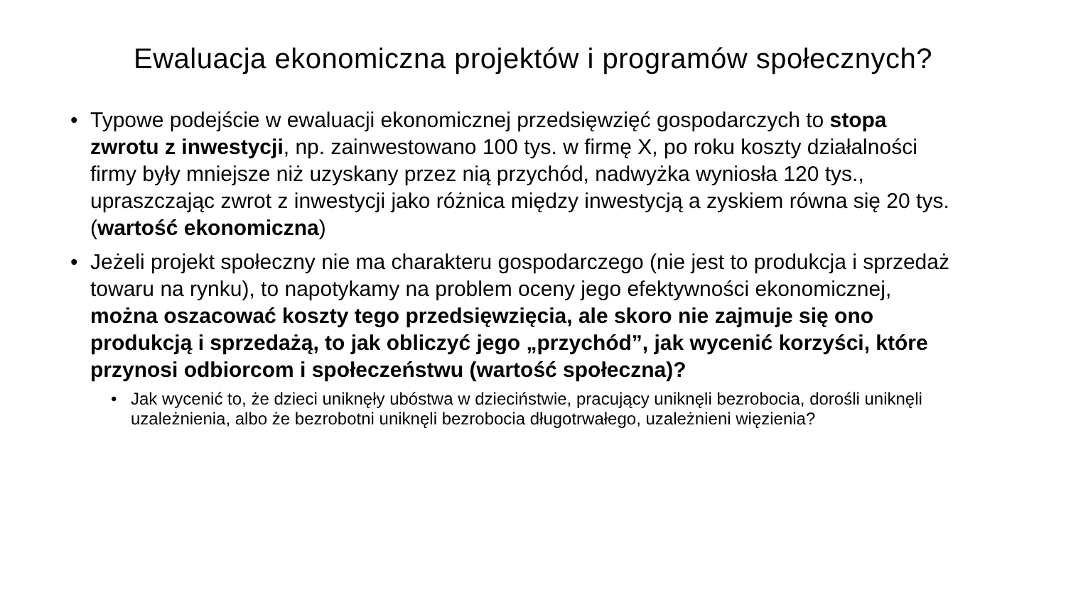Ewaluacja ekonomiczna projektów i programów społecznych?
• Typowe podejście w ewaluacji ekonomicznej przedsięwzięć gospodarczych to stopa zwrotu z inwestycji, np. zainwestowano 100 tys. w firmę X, po roku koszty działalności firmy były mniejsze niż uzyskany przez nią przychód, nadwyżka wyniosła 120 tys., upraszczając zwrot z inwestycji jako różnica między inwestycją a zyskiem równa się 20 tys. (wartość ekonomiczna)
• Jeżeli projekt społeczny nie ma charakteru gospodarczego (nie jest to produkcja i sprzedaż towaru na rynku), to napotykamy na problem oceny jego efektywności ekonomicznej, można oszacować koszty tego przedsięwzięcia, ale skoro nie zajmuje się ono produkcją i sprzedażą, to jak obliczyć jego „przychód”, jak wycenić korzyści, które przynosi odbiorcom i społeczeństwu (wartość społeczna)?
• Jak wycenić to, że dzieci uniknęły ubóstwa w dzieciństwie, pracujący uniknęli bezrobocia, dorośli uniknęli uzależnienia, albo że bezrobotni uniknęli bezrobocia długotrwałego, uzależnieni więzienia?